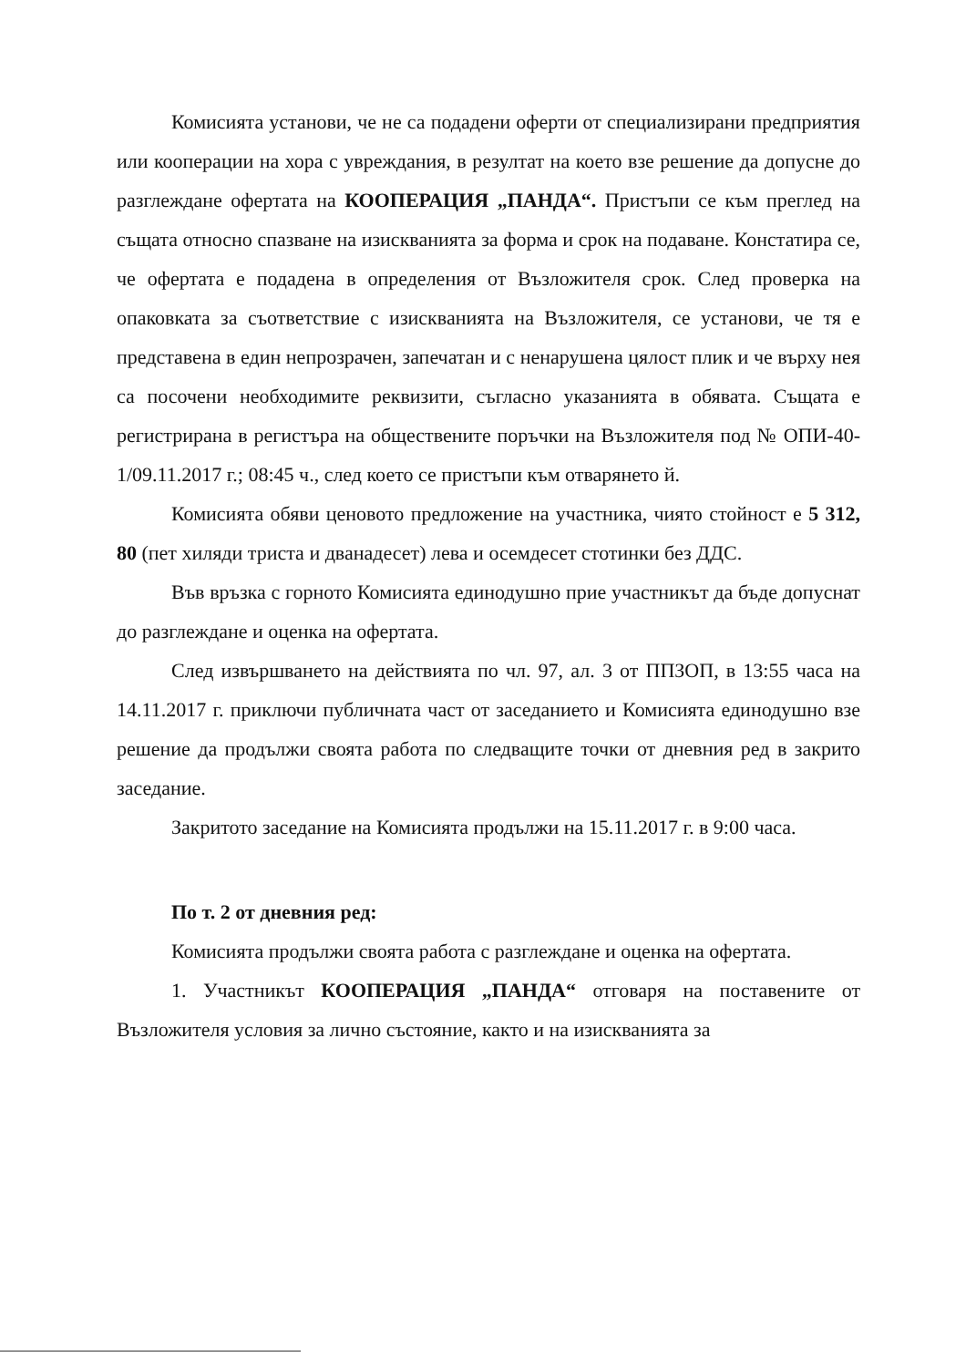Комисията установи, че не са подадени оферти от специализирани предприятия или кооперации на хора с увреждания, в резултат на което взе решение да допусне до разглеждане офертата на КООПЕРАЦИЯ „ПАНДА“. Пристъпи се към преглед на същата относно спазване на изискванията за форма и срок на подаване. Констатира се, че офертата е подадена в определения от Възложителя срок. След проверка на опаковката за съответствие с изискванията на Възложителя, се установи, че тя е представена в един непрозрачен, запечатан и с ненарушена цялост плик и че върху нея са посочени необходимите реквизити, съгласно указанията в обявата. Същата е регистрирана в регистъра на обществените поръчки на Възложителя под № ОПИ-40-1/09.11.2017 г.; 08:45 ч., след което се пристъпи към отварянето й.
Комисията обяви ценовото предложение на участника, чиято стойност е 5 312, 80 (пет хиляди триста и дванадесет) лева и осемдесет стотинки без ДДС.
Във връзка с горното Комисията единодушно прие участникът да бъде допуснат до разглеждане и оценка на офертата.
След извършването на действията по чл. 97, ал. 3 от ППЗОП, в 13:55 часа на 14.11.2017 г. приключи публичната част от заседанието и Комисията единодушно взе решение да продължи своята работа по следващите точки от дневния ред в закрито заседание.
Закритото заседание на Комисията продължи на 15.11.2017 г. в 9:00 часа.
По т. 2 от дневния ред:
Комисията продължи своята работа с разглеждане и оценка на офертата.
1. Участникът КООПЕРАЦИЯ „ПАНДА“ отговаря на поставените от Възложителя условия за лично състояние, както и на изискванията за